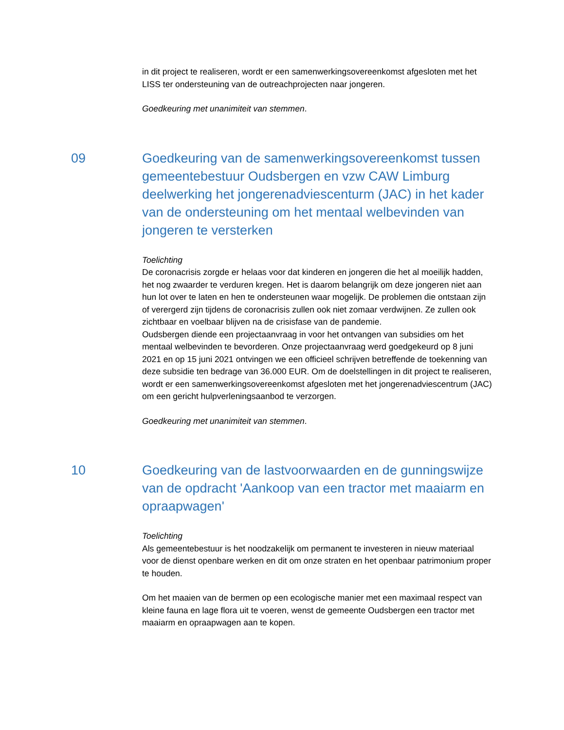in dit project te realiseren, wordt er een samenwerkingsovereenkomst afgesloten met het LISS ter ondersteuning van de outreachprojecten naar jongeren.
Goedkeuring met unanimiteit van stemmen.
09 Goedkeuring van de samenwerkingsovereenkomst tussen gemeentebestuur Oudsbergen en vzw CAW Limburg deelwerking het jongerenadviescenturm (JAC) in het kader van de ondersteuning om het mentaal welbevinden van jongeren te versterken
Toelichting
De coronacrisis zorgde er helaas voor dat kinderen en jongeren die het al moeilijk hadden, het nog zwaarder te verduren kregen. Het is daarom belangrijk om deze jongeren niet aan hun lot over te laten en hen te ondersteunen waar mogelijk. De problemen die ontstaan zijn of verergerd zijn tijdens de coronacrisis zullen ook niet zomaar verdwijnen. Ze zullen ook zichtbaar en voelbaar blijven na de crisisfase van de pandemie.
Oudsbergen diende een projectaanvraag in voor het ontvangen van subsidies om het mentaal welbevinden te bevorderen. Onze projectaanvraag werd goedgekeurd op 8 juni 2021 en op 15 juni 2021 ontvingen we een officieel schrijven betreffende de toekenning van deze subsidie ten bedrage van 36.000 EUR. Om de doelstellingen in dit project te realiseren, wordt er een samenwerkingsovereenkomst afgesloten met het jongerenadviescentrum (JAC) om een gericht hulpverleningsaanbod te verzorgen.
Goedkeuring met unanimiteit van stemmen.
10 Goedkeuring van de lastvoorwaarden en de gunningswijze van de opdracht 'Aankoop van een tractor met maaiarm en opraapwagen'
Toelichting
Als gemeentebestuur is het noodzakelijk om permanent te investeren in nieuw materiaal voor de dienst openbare werken en dit om onze straten en het openbaar patrimonium proper te houden.
Om het maaien van de bermen op een ecologische manier met een maximaal respect van kleine fauna en lage flora uit te voeren, wenst de gemeente Oudsbergen een tractor met maaiarm en opraapwagen aan te kopen.